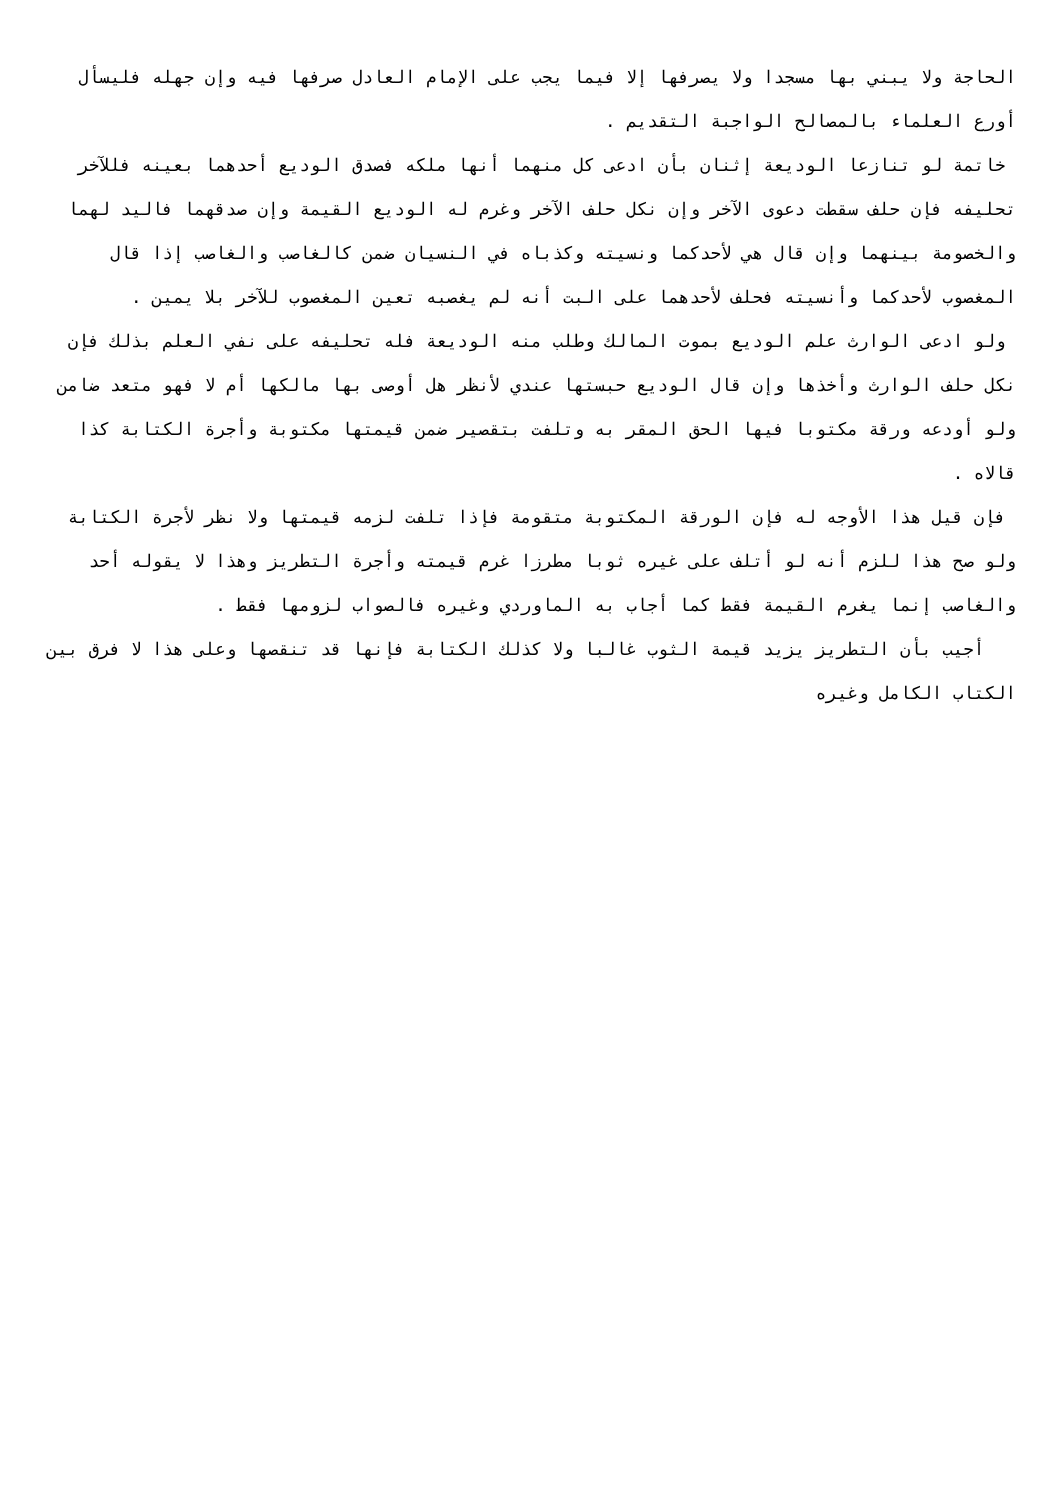الحاجة ولا يبني بها مسجدا ولا يصرفها إلا فيما يجب على الإمام العادل صرفها فيه وإن جهله فليسأل أورع العلماء بالمصالح الواجبة التقديم .
خاتمة لو تنازعا الوديعة إثنان بأن ادعى كل منهما أنها ملكه فصدق الوديع أحدهما بعينه فللآخر تحليفه فإن حلف سقطت دعوى الآخر وإن نكل حلف الآخر وغرم له الوديع القيمة وإن صدقهما فاليد لهما والخصومة بينهما وإن قال هي لأحدكما ونسيته وكذباه في النسيان ضمن كالغاصب والغاصب إذا قال المغصوب لأحدكما وأنسيته فحلف لأحدهما على البت أنه لم يغصبه تعين المغصوب للآخر بلا يمين .
ولو ادعى الوارث علم الوديع بموت المالك وطلب منه الوديعة فله تحليفه على نفي العلم بذلك فإن نكل حلف الوارث وأخذها وإن قال الوديع حبستها عندي لأنظر هل أوصى بها مالكها أم لا فهو متعد ضامن ولو أودعه ورقة مكتوبا فيها الحق المقر به وتلفت بتقصير ضمن قيمتها مكتوبة وأجرة الكتابة كذا قالاه .
فإن قيل هذا الأوجه له فإن الورقة المكتوبة متقومة فإذا تلفت لزمه قيمتها ولا نظر لأجرة الكتابة ولو صح هذا للزم أنه لو أتلف على غيره ثوبا مطرزا غرم قيمته وأجرة التطريز وهذا لا يقوله أحد والغاصب إنما يغرم القيمة فقط كما أجاب به الماوردي وغيره فالصواب لزومها فقط .
أجيب بأن التطريز يزيد قيمة الثوب غالبا ولا كذلك الكتابة فإنها قد تنقصها وعلى هذا لا فرق بين الكتاب الكامل وغيره